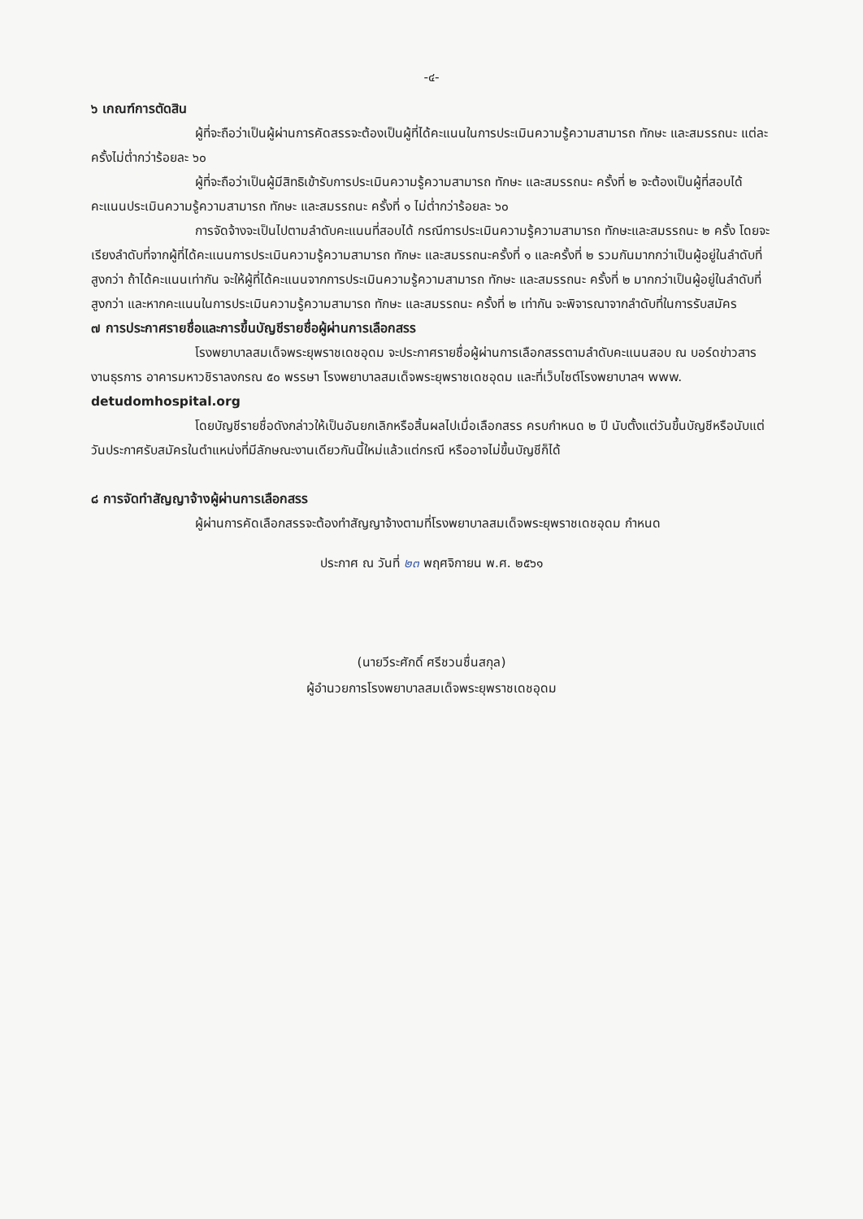-๔-
๖ เกณฑ์การตัดสิน
ผู้ที่จะถือว่าเป็นผู้ผ่านการคัดสรรจะต้องเป็นผู้ที่ได้คะแนนในการประเมินความรู้ความสามารถ ทักษะ และสมรรถนะ แต่ละครั้งไม่ต่ำกว่าร้อยละ ๖๐
ผู้ที่จะถือว่าเป็นผู้มีสิทธิเข้ารับการประเมินความรู้ความสามารถ ทักษะ และสมรรถนะ ครั้งที่ ๒ จะต้องเป็นผู้ที่สอบได้คะแนนประเมินความรู้ความสามารถ ทักษะ และสมรรถนะ ครั้งที่ ๑ ไม่ต่ำกว่าร้อยละ ๖๐
การจัดจ้างจะเป็นไปตามลำดับคะแนนที่สอบได้ กรณีการประเมินความรู้ความสามารถ ทักษะและสมรรถนะ ๒ ครั้ง โดยจะเรียงลำดับที่จากผู้ที่ได้คะแนนการประเมินความรู้ความสามารถ ทักษะ และสมรรถนะครั้งที่ ๑ และครั้งที่ ๒ รวมกันมากกว่าเป็นผู้อยู่ในลำดับที่สูงกว่า ถ้าได้คะแนนเท่ากัน จะให้ผู้ที่ได้คะแนนจากการประเมินความรู้ความสามารถ ทักษะ และสมรรถนะ ครั้งที่ ๒ มากกว่าเป็นผู้อยู่ในลำดับที่สูงกว่า และหากคะแนนในการประเมินความรู้ความสามารถ ทักษะ และสมรรถนะ ครั้งที่ ๒ เท่ากัน จะพิจารณาจากลำดับที่ในการรับสมัคร
๗ การประกาศรายชื่อและการขึ้นบัญชีรายชื่อผู้ผ่านการเลือกสรร
โรงพยาบาลสมเด็จพระยุพราชเดชอุดม จะประกาศรายชื่อผู้ผ่านการเลือกสรรตามลำดับคะแนนสอบ ณ บอร์ดข่าวสารงานธุรการ อาคารมหาวชิราลงกรณ ๕๐ พรรษา โรงพยาบาลสมเด็จพระยุพราชเดชอุดม และที่เว็บไซต์โรงพยาบาลฯ www. detudomhospital.org
โดยบัญชีรายชื่อดังกล่าวให้เป็นอันยกเลิกหรือสิ้นผลไปเมื่อเลือกสรร ครบกำหนด ๒ ปี นับตั้งแต่วันขึ้นบัญชีหรือนับแต่วันประกาศรับสมัครในตำแหน่งที่มีลักษณะงานเดียวกันนี้ใหม่แล้วแต่กรณี หรืออาจไม่ขึ้นบัญชีก็ได้
๘ การจัดทำสัญญาจ้างผู้ผ่านการเลือกสรร
ผู้ผ่านการคัดเลือกสรรจะต้องทำสัญญาจ้างตามที่โรงพยาบาลสมเด็จพระยุพราชเดชอุดม กำหนด
ประกาศ ณ วันที่ ๒๓ พฤศจิกายน พ.ศ. ๒๕๖๑
(นายวีระศักดิ์ ศรีชวนชื่นสกุล)
ผู้อำนวยการโรงพยาบาลสมเด็จพระยุพราชเดชอุดม